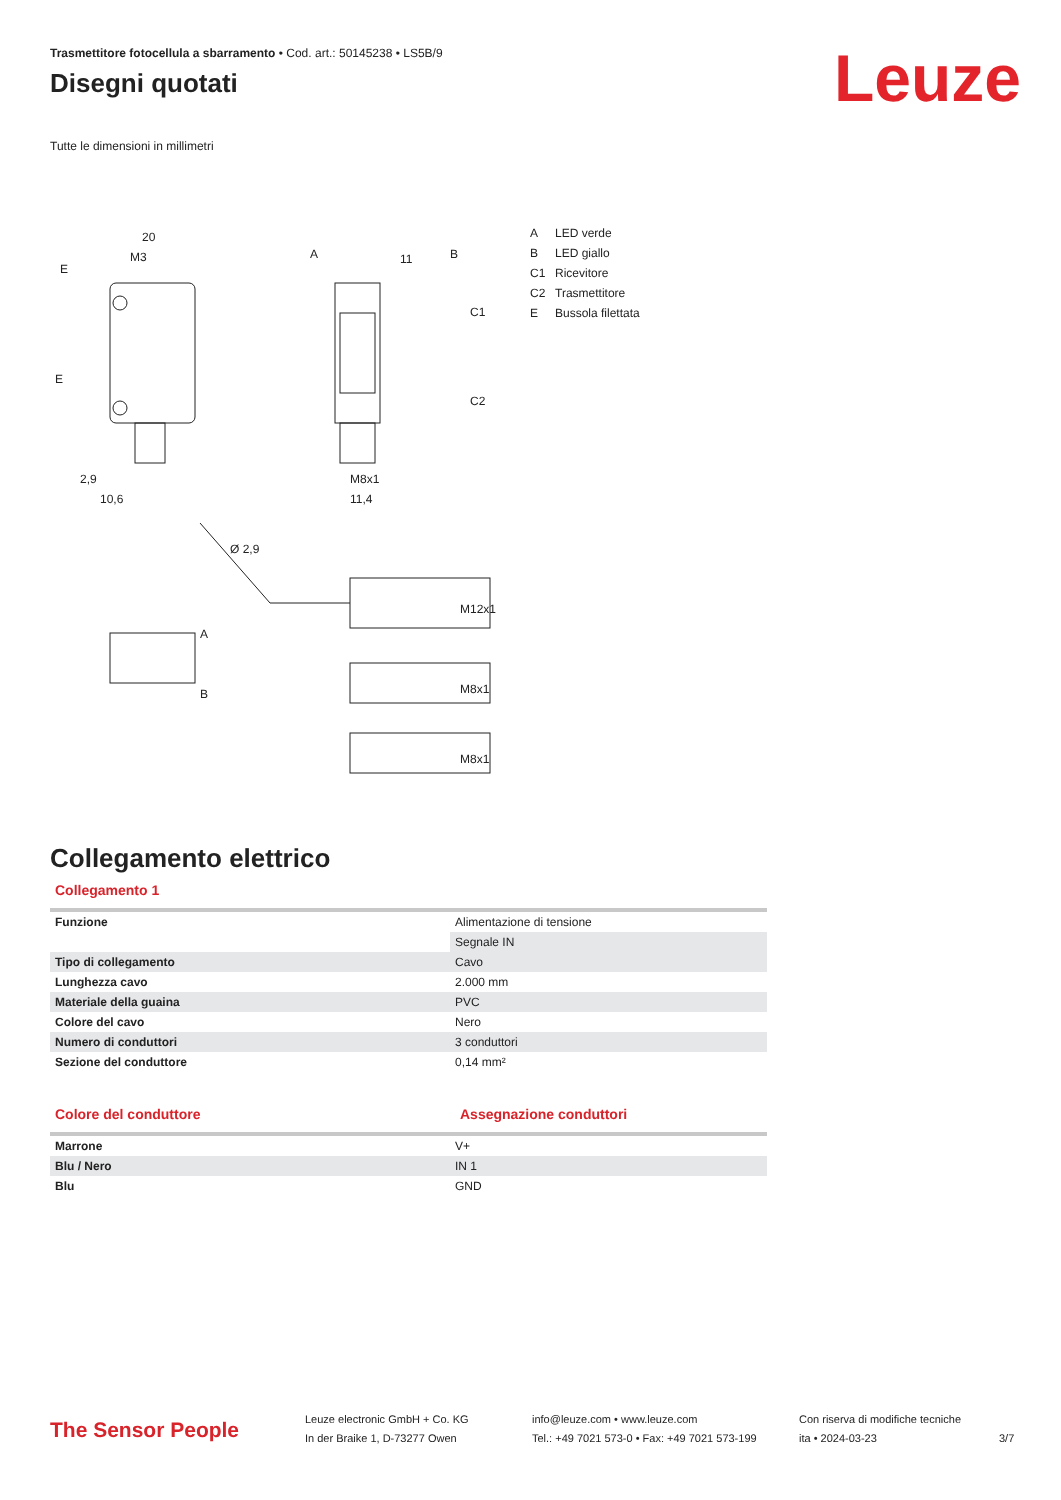Leuze
Trasmettitore fotocellula a sbarramento • Cod. art.: 50145238 • LS5B/9
Disegni quotati
Tutte le dimensioni in millimetri
20
M3
E
E
11
A
B
C1
C2
10,6
2,9
11,4
M8x1
Ø 2,9
M12x1
M8x1
M8x1
A
B
A LED verde
B LED giallo
C1 Ricevitore
C2 Trasmettitore
E Bussola filettata
Collegamento elettrico
Collegamento 1
| Funzione | Alimentazione di tensione |
| | Segnale IN |
| Tipo di collegamento | Cavo |
| Lunghezza cavo | 2.000 mm |
| Materiale della guaina | PVC |
| Colore del cavo | Nero |
| Numero di conduttori | 3 conduttori |
| Sezione del conduttore | 0,14 mm² |
Colore del conduttore Assegnazione conduttori
| Marrone | V+ |
| Blu / Nero | IN 1 |
| Blu | GND |
The Sensor People
Leuze electronic GmbH + Co. KG
In der Braike 1, D-73277 Owen
info@leuze.com • www.leuze.com
Tel.: +49 7021 573-0 • Fax: +49 7021 573-199
Con riserva di modifiche tecniche
ita • 2024-03-23
3/7